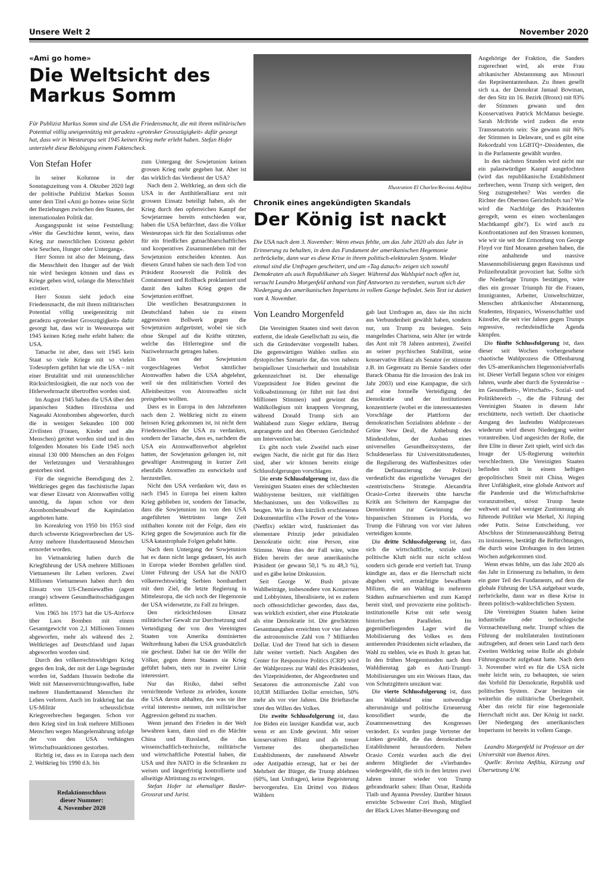Unsere Welt 2 November 2020
«Ami go home»
Die Weltsicht des Markus Somm
Für Publizist Markus Somm sind die USA die Friedensmacht, die mit ihrem militärischen Potential völlig uneigennützig mit geradezu «grotesker Grosszügigkeit» dafür gesorgt hat, dass wir in Westeuropa seit 1945 keinen Krieg mehr erlebt haben. Stefan Hofer unterzieht diese Belobigung einem Faktencheck.
Von Stefan Hofer
In seiner Kolumne in der Sonntagszeitung vom 4. Oktober 2020 legt der politische Publizist Markus Somm unter dem Titel «Ami go home» seine Sicht der Beziehungen zwischen den Staaten, der internationalen Politik dar.
Ausgangspunkt ist seine Feststellung: «Wer die Geschichte kennt, weiss, dass Krieg zur menschlichen Existenz gehört wie Seuchen, Hunger oder Untergang».
Herr Somm ist also der Meinung, dass die Menschheit den Hunger auf der Welt nie wird besiegen können und dass es Kriege geben wird, solange die Menschheit existiert.
Herr Somm sieht jedoch eine Friedensmacht, die mit ihrem militärischen Potential völlig uneigennützig mit geradezu «grotesker Grosszügigkeit» dafür gesorgt hat, dass wir in Westeuropa seit 1945 keinen Krieg mehr erlebt haben: die USA.
Tatsache ist aber, dass seit 1945 kein Staat so viele Kriege mit so vielen Todesopfern geführt hat wie die USA – mit einer Brutalität und mit unmenschlicher Rücksichtslosigkeit, die nur noch von der Hitlerwehrmacht übertroffen worden sind.
Im August 1945 haben die USA über den japanischen Städten Hiroshima und Nagasaki Atombomben abgeworfen, durch die in wenigen Sekunden 100 000 Zivilisten (Frauen, Kinder und alte Menschen) getötet worden sind und in den folgenden Monaten bis Ende 1945 noch einmal 130 000 Menschen an den Folgen der Verletzungen und Verstrahlungen gestorben sind.
Für die siegreiche Beendigung des 2. Weltkrieges gegen das faschistische Japan war dieser Einsatz von Atomwaffen völlig unnötig, da Japan schon vor dem Atombombenabwurf die Kapitulation angeboten hatte.
Im Koreakrieg von 1950 bis 1953 sind durch schwerste Kriegsverbrechen der US-Army mehrere Hunderttausend Menschen ermordet worden.
Im Vietnamkrieg haben durch die Kriegführung der USA mehrere Millionen Vietnamesen ihr Leben verloren. Zwei Millionen Vietnamesen haben durch den Einsatz von US-Chemiewaffen (agent orange) schwere Gesundheitsschädigungen erlitten.
Von 1965 bis 1973 hat die US-Airforce über Laos Bomben mit einem Gesamtgewicht von 2,1 Millionen Tonnen abgeworfen, mehr als während des 2. Weltkrieges auf Deutschland und Japan abgeworfen worden sind.
Durch den völkerrechtswidrigen Krieg gegen den Irak, der mit der Lüge begründet worden ist, Saddam Hussein bedrohe die Welt mit Massenvernichtungswaffen, habe mehrere Hunderttausend Menschen ihr Leben verloren. Auch im Irakkrieg hat das US-Militär scheusslichste Kriegsverbrechen begangen. Schon vor dem Krieg sind im Irak mehrere Millionen Menschen wegen Mangelernährung infolge der von den USA verhängten Wirtschaftssanktionen gestorben.
Richtig ist, dass es in Europa nach dem 2. Weltkrieg bis 1990 d.h. bis
Redaktionsschluss
dieser Nummer:
4. November 2020
zum Untergang der Sowjetunion keinen grossen Krieg mehr gegeben hat. Aber ist das wirklich das Verdienst der USA?
Nach dem 2. Weltkrieg, an dem sich die USA in der Antihitlerallianz erst mit grossem Einsatz beteiligt haben, als der Krieg durch den opferreichen Kampf der Sowjetarmee bereits entschieden war, haben die USA befürchtet, dass die Völker Westeuropas sich für den Sozialismus oder für ein friedliches gutnachbarschaftliches und kooperatives Zusammenleben mit der Sowjetunion entscheiden könnten. Aus diesem Grund haben sie nach dem Tod von Präsident Roosevelt die Politik des Containment und Rollback proklamiert und damit den kalten Krieg gegen die Sowjetunion eröffnet.
Die westlichen Besatzungszonen in Deutschland haben sie zu einem aggressiven Bollwerk gegen die Sowjetunion aufgerüstet, wobei sie sich ohne Skrupel auf die Kräfte stützten, welche das Hitlerregime und die Naziwehrmacht getragen haben.
Ein von der Sowjetunion vorgeschlagenes Verbot sämtlicher Atomwaffen haben die USA abgelehnt, weil sie den militärischen Vorteil des Alleinbesitzes von Atomwaffen nicht preisgeben wollten.
Dass es in Europa in den Jahrzehnten nach dem 2. Weltkrieg nicht zu einem heissen Krieg gekommen ist, ist nicht dem Friedenswillen der USA zu verdanken, sondern der Tatsache, dass es, nachdem die USA ein Atomwaffenverbot abgelehnt hatten, der Sowjetunion gelungen ist, mit gewaltiger Anstrengung in kurzer Zeit ebenfalls Atomwaffen zu entwickeln und herzustellen.
Nicht den USA verdanken wir, dass es nach 1945 in Europa bei einem kalten Krieg geblieben ist, sondern der Tatsache, dass die Sowjetunion im von den USA angeführten Wettrüsten lange Zeit mithalten konnte mit der Folge, dass ein Krieg gegen die Sowjetunion auch für die USA katastrophale Folgen gehabt hätte.
Nach dem Untergang der Sowjetunion hat es dann nicht lange gedauert, bis auch in Europa wieder Bomben gefallen sind. Unter Führung der USA hat die NATO völkerrechtswidrig Serbien bombardiert mit dem Ziel, die letzte Regierung in Mitteleuropa, die sich noch der Hegemonie der USA widersetzte, zu Fall zu bringen.
Den rücksichtslosen Einsatz militärischer Gewalt zur Durchsetzung und Verteidigung der von den Vereinigten Staaten von Amerika dominierten Weltordnung haben die USA grundsätzlich nie gescheut. Dabei hat sie der Wille der Völker, gegen deren Staaten sie Krieg geführt haben, stets nur in zweiter Linie interessiert.
Nur das Risiko, dabei selbst vernichtende Verluste zu erleiden, konnte die USA davon abhalten, das was sie ihre «vital interests» nennen, mit militärischer Aggression geltend zu machen.
Wenn jemand den Frieden in der Welt bewahren kann, dann sind es die Mächte China und Russland, die das wissenschaftlich-technische, militärische und wirtschaftliche Potential haben, die USA und ihre NATO in die Schranken zu weisen und längerfristig kontrollierte und allseitige Abrüstung zu erzwingen.
Stefan Hofer ist ehemaliger Basler-Grossrat und Jurist.
Illustration El Charlee/Revista Anfibia
Chronik eines angekündigten Skandals
Der König ist nackt
Die USA nach dem 3. November: Wenn etwas fehlte, um das Jahr 2020 als das Jahr in Erinnerung zu behalten, in dem das Fundament der amerikanischen Hegemonie zerbröckelte, dann war es diese Krise in ihrem politisch-elektoralen System. Wieder einmal sind die Umfragen gescheitert, und am «Tag danach» zeigen sich sowohl Demokraten als auch Republikaner als Sieger. Während das Wahlspiel noch offen ist, versucht Leandro Morgenfeld anhand von fünf Antworten zu verstehen, warum sich der Niedergang des amerikanischen Imperiums in vollem Gange befindet. Sein Text ist datiert vom 4. November.
Von Leandro Morgenfeld
Die Vereinigten Staaten sind weit davon entfernt, die ideale Gesellschaft zu sein, die sich die Gründerväter vorgestellt haben. Die gegenwärtigen Wahlen stellen ein dystopisches Szenario dar, das von nahezu beispielloser Unsicherheit und Instabilität gekennzeichnet ist. Der ehemalige Vizepräsident Joe Biden gewinnt die Volksabstimmung (er führt mit fast drei Millionen Stimmen) und gewinnt das Wahlkollegium mit knappem Vorsprung, während Donald Trump sich am Wahlabend zum Sieger erklärte, Betrug anprangerte und den Obersten Gerichtshof um Intervention bat.
Es gibt noch viele Zweifel nach einer ewigen Nacht, die nicht gut für das Herz sind, aber wir können bereits einige Schlussfolgerungen vorschlagen.
Die erste Schlussfolgerung ist, dass die Vereinigten Staaten eines der schlechtesten Wahlsysteme besitzen, mit vielfältigen Mechanismen, um den Volkswillen zu beugen. Wie in dem kürzlich erschienenen Dokumentarfilm «The Power of the Vote» (Netflix) erklärt wird, funktioniert das elementare Prinzip jeder präsidialen Demokratie nicht: eine Person, eine Stimme. Wenn dies der Fall wäre, wäre Biden bereits der neue amerikanische Präsident (er gewann 50,1 % zu 48,3 %), und es gäbe keine Diskussion.
Seit George W. Bush private Wahlbeiträge, insbesondere von Konzernen und Lobbyisten, liberalisierte, ist es zudem noch offensichtlicher geworden, dass das, was wirklich existiert, eher eine Plutokratie als eine Demokratie ist. Die geschätzten Gesamtausgaben erreichten vor vier Jahren die astronomische Zahl von 7 Milliarden Dollar. Und der Trend hat sich in diesem Jahr weiter vertieft. Nach Angaben des Center for Responsive Politics (CRP) wird der Wahlprozess zur Wahl des Präsidenten, des Vizepräsidenten, der Abgeordneten und Senatoren die astronomische Zahl von 10,838 Milliarden Dollar erreichen, 50% mehr als vor vier Jahren. Die Brieftasche tötet den Willen des Volkes.
Die zweite Schlussfolgerung ist, dass Joe Biden ein lausiger Kandidat war, auch wenn er am Ende gewinnt. Mit seiner konservativen Bilanz und als treuer Vertreter des überparteilichen Establishments, der zunehmend Abwehr oder Antipathie erzeugt, hat er bei der Mehrheit der Bürger, die Trump ablehnen (60%, laut Umfragen), keine Begeisterung hervorgerufen. Ein Drittel von Bidens Wählern
gab laut Umfragen an, dass sie ihn nicht aus Verbundenheit gewählt haben, sondern nur, um Trump zu besiegen. Sein mangelndes Charisma, sein Alter (er würde das Amt mit 78 Jahren antreten), Zweifel an seiner psychischen Stabilität, seine konservative Bilanz als Senator (er stimmte z.B. im Gegensatz zu Bernie Sanders oder Barack Obama für die Invasion des Irak im Jahr 2003) und eine Kampagne, die sich auf eine formelle Verteidigung der Demokratie und der Institutionen konzentrierte (wobei er die interessantesten Vorschläge der Plattform der demokratischen Sozialisten ablehnte – der Grüne New Deal, die Anhebung des Mindestlohns, der Ausbau eines universellen Gesundheitssystems, der Schuldenerlass für Universitätsstudenten, die Regulierung des Waffenbesitzes oder die Definanzierung der Polizei) verdeutlicht das eigentliche Versagen der «zentristischen» Strategie. Alexandria Ocasio-Cortez ihrerseits übte harsche Kritik am Scheitern der Kampagne der Demokraten zur Gewinnung der hispanischen Stimmen in Florida, wo Trump die Führung von vor vier Jahren verteidigen konnte.
Die dritte Schlussfolgerung ist, dass sich die wirtschaftliche, soziale und politische Kluft nicht nur nicht schloss sondern sich gerade erst vertieft hat. Trump kündigte an, dass er die Herrschaft nicht abgeben wird, ermächtigte bewaffnete Milizen, die am Wahltag in mehreren Städten aufmarschierten und zum Kampf bereit sind, und provozierte eine politisch-institutionelle Krise mit sehr wenig historischen Parallelen. Im gegenüberliegenden Lager wird die Mobilisierung des Volkes es dem amtierenden Präsidenten nicht erlauben, die Wahl zu stehlen, wie es Bush Jr. getan hat. In den frühen Morgenstunden nach dem Wahldienstag gab es Anti-Trumpf-Mobilisierungen um ein Weisses Haus, das von Schutzgittern umzäunt war.
Die vierte Schlussfolgerung ist, dass am Wahlabend eine notwendige altersmässige und politische Erneuerung konsolidiert wurde, die die Zusammensetzung des Kongresses verändert. Es wurden junge Vertreter der Linken gewählt, die das demokratische Establishment herausfordern. Neben Ocasio Cortéz wurden auch die drei anderen Mitglieder der «Vierbande» wiedergewählt, die sich in den letzten zwei Jahren immer wieder von Trump gebrandmarkt sahen: Ilhan Omar, Rashida Tlaib und Ayanna Pressley. Darüber hinaus erreichte Schwester Cori Bush, Mitglied der Black Lives Matter-Bewegung und
Angehörige der Fraktion, die Sanders zugerechnet wird, als erste Frau afrikanischer Abstammung aus Missouri das Repräsentantenhaus. Zu ihnen gesellt sich u.a. der Demokrat Jamaal Bowman, der den Sitz im 16. Bezirk (Bronx) mit 83% der Stimmen gewann und den Konservativen Patrick McManus besiegte. Sarah McBride wird zudem die erste Transsenatorin sein: Sie gewann mit 86% der Stimmen in Delaware, und es gibt eine Rekordzahl von LGBTQ+-Dissidenten, die in die Parlamente gewählt wurden.
In den nächsten Stunden wird nicht nur ein palastwürdiger Kampf ausgefochten (wird das republikanische Establishment zerbrechen, wenn Trump sich weigert, den Sieg zuzugestehen? Was werden die Richter des Obersten Gerichtshofs tun? Wie wird die Nachfolge des Präsidenten geregelt, wenn es einen wochenlangen Machtkampf gibt?). Es wird auch zu Konfrontationen auf den Strassen kommen, wie wir sie seit der Ermordung von George Floyd vor fünf Monaten gesehen haben, die eine anhaltende und massive Massenmobilisierung gegen Rassismus und Polizeibrutalität provoziert hat. Sollte sich die Niederlage Trumps bestätigen, wäre dies ein grosser Triumph für die Frauen, Immigranten, Arbeiter, Umweltschützer, Menschen afrikanischer Abstammung, Studenten, Hispanics, Wissenschaftler und Künstler, die seit vier Jahren gegen Trumps regressive, rechtsfeindliche Agenda kämpfen.
Die fünfte Schlussfolgerung ist, dass dieser seit Wochen vorhergesehene chaotische Wahlprozess die Offenbarung des US-amerikanischen Hegemonialverfalls ist. Dieser Verfall begann schon vor einigen Jahren, wurde aber durch die Systemkrise – im Gesundheits-, Wirtschafts-, Sozial- und Politikbereich –, die die Führung der Vereinigten Staaten in diesem Jahr erschütterte, noch vertieft. Der chaotische Ausgang des laufenden Wahlprozesses wiederum wird diesen Niedergang weiter vorantreiben. Und angesichts der Rolle, die ihre Elite in dieser Zeit spielt, wird sich das Image der US-Regierung weiterhin verschlechtern. Die Vereinigten Staaten befinden sich in einem heftigen geopolitischen Streit mit China. Wegen ihrer Unfähigkeit, eine globale Antwort auf die Pandemie und die Wirtschaftskrise voranzutreiben, stösst Trump heute weltweit auf viel weniger Zustimmung als führende Politiker wie Merkel, Xi Jinping oder Putin. Seine Entscheidung, vor Abschluss der Stimmenauszählung Betrug zu insinuieren, bestätigt die Befürchtungen, die durch seine Drohungen in den letzten Wochen aufgekommen sind.
Wenn etwas fehlte, um das Jahr 2020 als das Jahr in Erinnerung zu behalten, in dem ein guter Teil des Fundaments, auf dem die globale Führung der USA aufgebaut wurde, zerbröckelte, dann war es diese Krise in ihrem politisch-wahlrechtlichen System.
Die Vereinigten Staaten haben keine industrielle oder technologische Vormachtstellung mehr. Trumpf schien die Führung der multilateralen Institutionen aufzugeben, auf denen sein Land nach dem Zweiten Weltkrieg seine Rolle als globale Führungsmacht aufgebaut hatte. Nach dem 3. November wird es für die USA nicht mehr leicht sein, zu behaupten, sie seien das Vorbild für Demokratie, Republik und politisches System. Zwar besitzen sie weiterhin die militärische Überlegenheit. Aber das reicht für eine hegemoniale Herrschaft nicht aus. Der König ist nackt. Der Niedergang des amerikanischen Imperiums ist bereits in vollem Gange.
Leandro Morgenfeld ist Professor an der Universität von Buenos Aires.
Quelle: Revista Anfibia, Kürzung und Übersetzung UW.